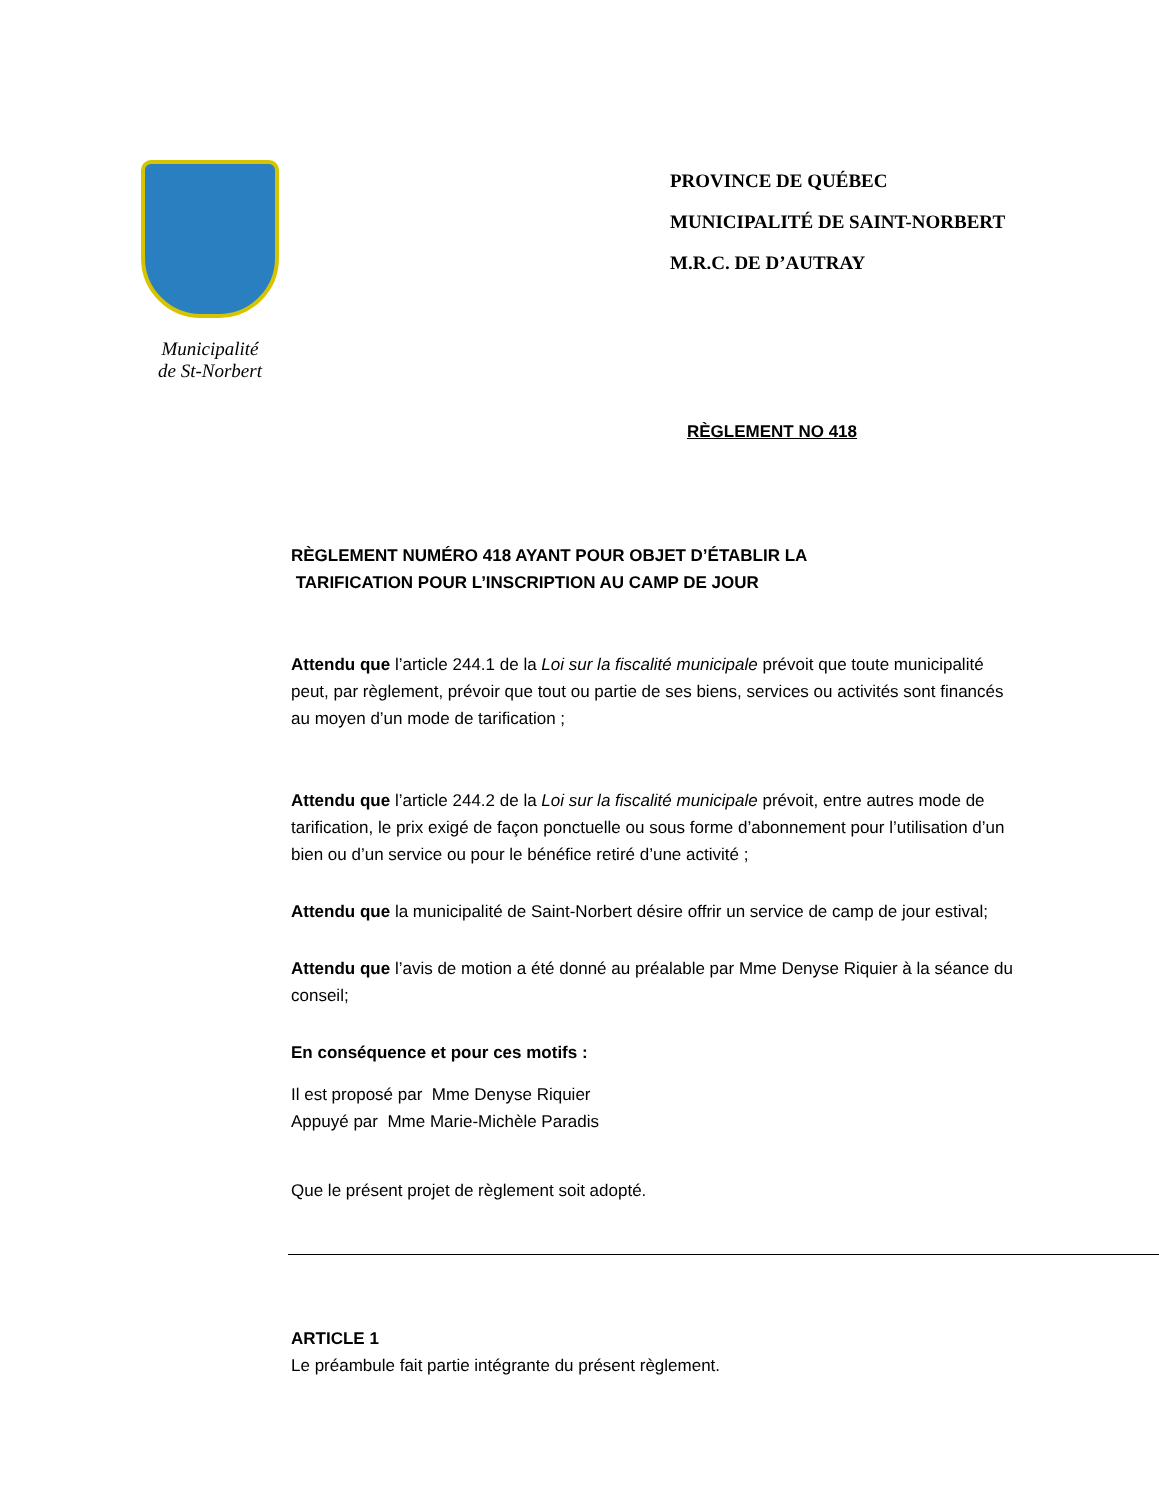Municipalité
de St-Norbert
PROVINCE DE QUÉBEC
MUNICIPALITÉ DE SAINT-NORBERT
M.R.C. DE D’AUTRAY
RÈGLEMENT NO 418
RÈGLEMENT NUMÉRO 418 AYANT POUR OBJET D’ÉTABLIR LA
TARIFICATION POUR L’INSCRIPTION AU CAMP DE JOUR
Attendu que l’article 244.1 de la Loi sur la fiscalité municipale prévoit que toute municipalité peut, par règlement, prévoir que tout ou partie de ses biens, services ou activités sont financés au moyen d’un mode de tarification ;
Attendu que l’article 244.2 de la Loi sur la fiscalité municipale prévoit, entre autres mode de tarification, le prix exigé de façon ponctuelle ou sous forme d’abonnement pour l’utilisation d’un bien ou d’un service ou pour le bénéfice retiré d’une activité ;
Attendu que la municipalité de Saint-Norbert désire offrir un service de camp de jour estival;
Attendu que l’avis de motion a été donné au préalable par Mme Denyse Riquier à la séance du conseil;
En conséquence et pour ces motifs :
Il est proposé par Mme Denyse Riquier
Appuyé par Mme Marie-Michèle Paradis
Que le présent projet de règlement soit adopté.
ARTICLE 1
Le préambule fait partie intégrante du présent règlement.